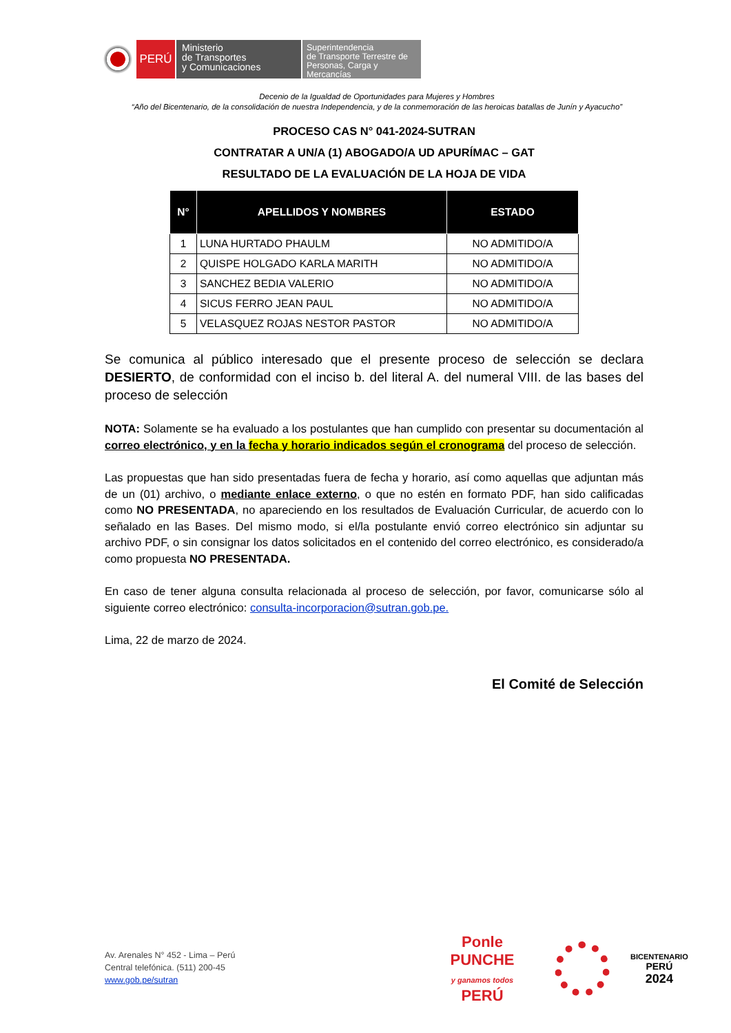PERÚ
Ministerio
de Transportes
y Comunicaciones
Superintendencia
de Transporte Terrestre de
Personas, Carga y Mercancías
Decenio de la Igualdad de Oportunidades para Mujeres y Hombres
“Año del Bicentenario, de la consolidación de nuestra Independencia, y de la conmemoración de las heroicas batallas de Junín y Ayacucho”
PROCESO CAS N° 041-2024-SUTRAN
CONTRATAR A UN/A (1) ABOGADO/A UD APURÍMAC – GAT
RESULTADO DE LA EVALUACIÓN DE LA HOJA DE VIDA
| N° | APELLIDOS Y NOMBRES | ESTADO |
| --- | --- | --- |
| 1 | LUNA HURTADO PHAULM | NO ADMITIDO/A |
| 2 | QUISPE HOLGADO KARLA MARITH | NO ADMITIDO/A |
| 3 | SANCHEZ BEDIA VALERIO | NO ADMITIDO/A |
| 4 | SICUS FERRO JEAN PAUL | NO ADMITIDO/A |
| 5 | VELASQUEZ ROJAS NESTOR PASTOR | NO ADMITIDO/A |
Se comunica al público interesado que el presente proceso de selección se declara DESIERTO, de conformidad con el inciso b. del literal A. del numeral VIII. de las bases del proceso de selección
NOTA: Solamente se ha evaluado a los postulantes que han cumplido con presentar su documentación al correo electrónico, y en la fecha y horario indicados según el cronograma del proceso de selección.
Las propuestas que han sido presentadas fuera de fecha y horario, así como aquellas que adjuntan más de un (01) archivo, o mediante enlace externo, o que no estén en formato PDF, han sido calificadas como NO PRESENTADA, no apareciendo en los resultados de Evaluación Curricular, de acuerdo con lo señalado en las Bases. Del mismo modo, si el/la postulante envió correo electrónico sin adjuntar su archivo PDF, o sin consignar los datos solicitados en el contenido del correo electrónico, es considerado/a como propuesta NO PRESENTADA.
En caso de tener alguna consulta relacionada al proceso de selección, por favor, comunicarse sólo al siguiente correo electrónico: consulta-incorporacion@sutran.gob.pe.
Lima, 22 de marzo de 2024.
El Comité de Selección
Av. Arenales N° 452 - Lima – Perú
Central telefónica. (511) 200-45
www.gob.pe/sutran
Ponle PUNCHE
y ganamos todos
PERÚ
BICENTENARIO
PERÚ
2024